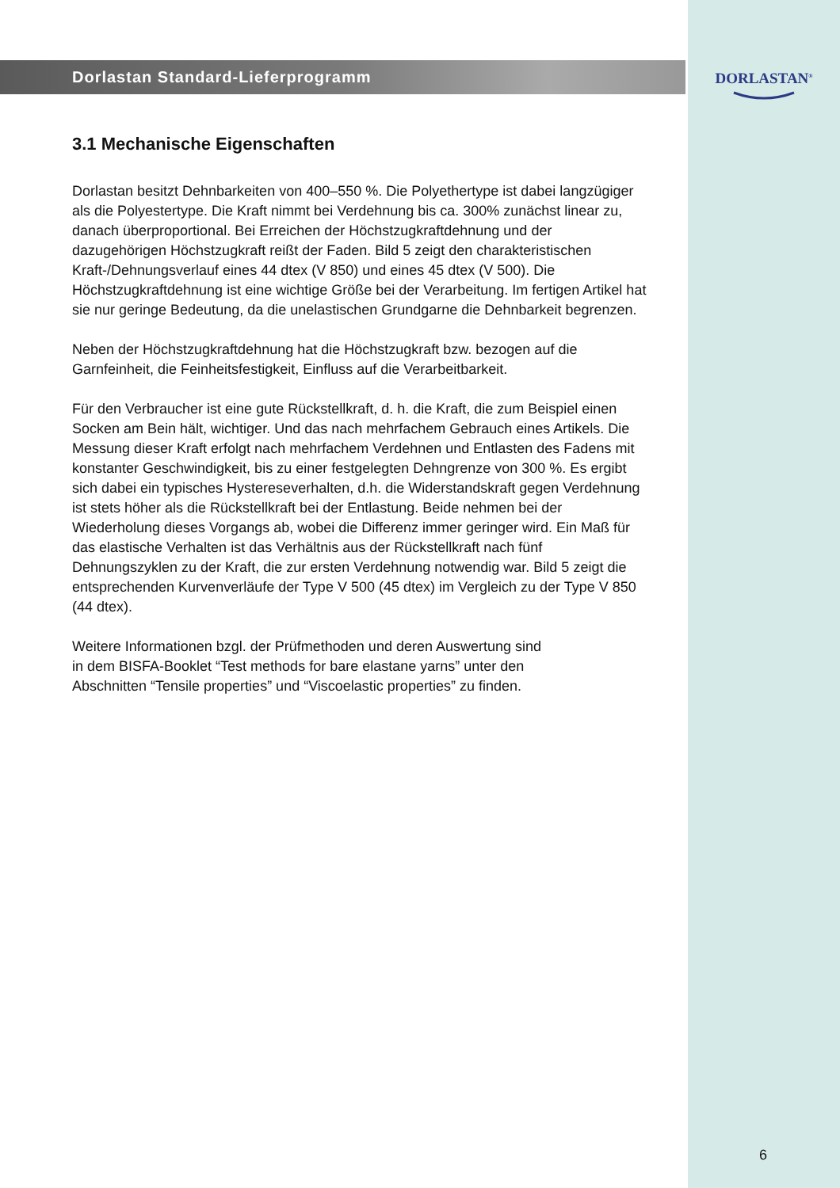Dorlastan Standard-Lieferprogramm
3.1 Mechanische Eigenschaften
Dorlastan besitzt Dehnbarkeiten von 400–550 %. Die Polyethertype ist dabei langzügiger als die Polyestertype. Die Kraft nimmt bei Verdehnung bis ca. 300% zunächst linear zu, danach überproportional. Bei Erreichen der Höchstzugkraft­dehnung und der dazugehörigen Höchstzugkraft reißt der Faden. Bild 5 zeigt den charakteristischen Kraft-/Dehnungsverlauf eines 44 dtex (V 850) und eines 45 dtex (V 500). Die Höchstzugkraftdehnung ist eine wichtige Größe bei der Verarbeitung. Im fertigen Artikel hat sie nur geringe Bedeutung, da die unelastischen Grund­garne die Dehnbarkeit begrenzen.
Neben der Höchstzugkraftdehnung hat die Höchstzugkraft bzw. bezogen auf die Garnfeinheit, die Feinheitsfestigkeit, Einfluss auf die Verarbeitbarkeit.
Für den Verbraucher ist eine gute Rückstellkraft, d. h. die Kraft, die zum Beispiel einen Socken am Bein hält, wichtiger. Und das nach mehrfachem Gebrauch eines Artikels. Die Messung dieser Kraft erfolgt nach mehrfachem Verdehnen und Entlasten des Fadens mit konstanter Geschwindigkeit, bis zu einer festgelegten Dehngrenze von 300 %. Es ergibt sich dabei ein typisches Hystereseverhalten, d.h. die Widerstandskraft gegen Verdehnung ist stets höher als die Rückstellkraft bei der Entlastung. Beide nehmen bei der Wiederholung dieses Vorgangs ab, wobei die Differenz immer geringer wird. Ein Maß für das elastische Verhalten ist das Verhältnis aus der Rückstellkraft nach fünf Dehnungszyklen zu der Kraft, die zur ersten Verdehnung notwendig war. Bild 5 zeigt die entsprechenden Kurven­verläufe der Type V 500 (45 dtex) im Vergleich zu der Type V 850 (44 dtex).
Weitere Informationen bzgl. der Prüfmethoden und deren Auswertung sind
in dem BISFA-Booklet “Test methods for bare elastane yarns” unter den
Abschnitten “Tensile properties” und “Viscoelastic properties” zu finden.
DORLASTAN<sup>®</sup>
6